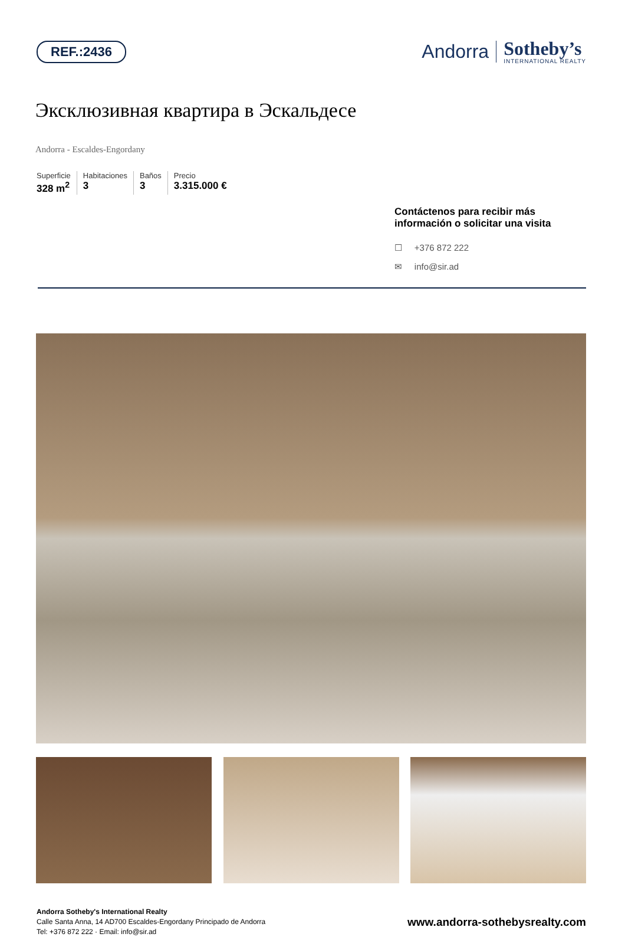REF.:2436
Andorra
Sotheby’s
INTERNATIONAL REALTY
Эксклюзивная квартира в Эскальдесе
Andorra - Escaldes-Engordany
Superficie
328 m<sup>2</sup>
Habitaciones
3
Baños
3
Precio
3.315.000 €
Contáctenos para recibir más información o solicitar una visita
☐ +376 872 222
✉ info@sir.ad
Andorra Sotheby's International Realty
Calle Santa Anna, 14 AD700 Escaldes-Engordany Principado de Andorra
Tel: +376 872 222 · Email: info@sir.ad
www.andorra-sothebysrealty.com